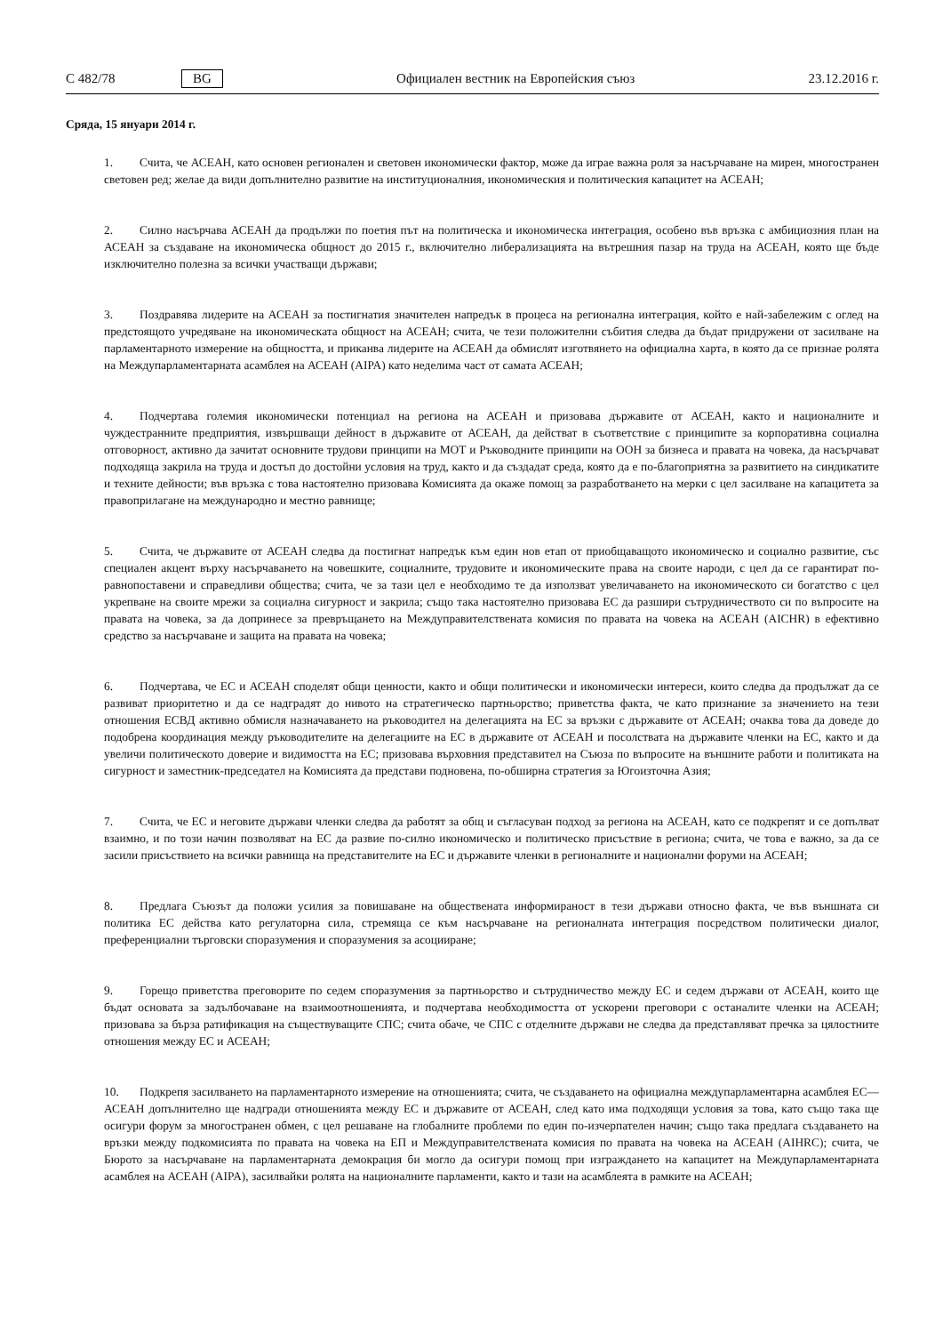C 482/78 BG Официален вестник на Европейския съюз 23.12.2016 г.
Сряда, 15 януари 2014 г.
1. Счита, че АСЕАН, като основен регионален и световен икономически фактор, може да играе важна роля за насърчаване на мирен, многостранен световен ред; желае да види допълнително развитие на институционалния, икономическия и политическия капацитет на АСЕАН;
2. Силно насърчава АСЕАН да продължи по поетия път на политическа и икономическа интеграция, особено във връзка с амбициозния план на АСЕАН за създаване на икономическа общност до 2015 г., включително либерализацията на вътрешния пазар на труда на АСЕАН, която ще бъде изключително полезна за всички участващи държави;
3. Поздравява лидерите на АСЕАН за постигнатия значителен напредък в процеса на регионална интеграция, който е най-забележим с оглед на предстоящото учредяване на икономическата общност на АСЕАН; счита, че тези положителни събития следва да бъдат придружени от засилване на парламентарното измерение на общността, и приканва лидерите на АСЕАН да обмислят изготвянето на официална харта, в която да се признае ролята на Междупарламентарната асамблея на АСЕАН (AIPA) като неделима част от самата АСЕАН;
4. Подчертава големия икономически потенциал на региона на АСЕАН и призовава държавите от АСЕАН, както и националните и чуждестранните предприятия, извършващи дейност в държавите от АСЕАН, да действат в съответствие с принципите за корпоративна социална отговорност, активно да зачитат основните трудови принципи на МОТ и Ръководните принципи на ООН за бизнеса и правата на човека, да насърчават подходяща закрила на труда и достъп до достойни условия на труд, както и да създадат среда, която да е по-благоприятна за развитието на синдикатите и техните дейности; във връзка с това настоятелно призовава Комисията да окаже помощ за разработването на мерки с цел засилване на капацитета за правоприлагане на международно и местно равнище;
5. Счита, че държавите от АСЕАН следва да постигнат напредък към един нов етап от приобщаващото икономическо и социално развитие, със специален акцент върху насърчаването на човешките, социалните, трудовите и икономическите права на своите народи, с цел да се гарантират по-равнопоставени и справедливи общества; счита, че за тази цел е необходимо те да използват увеличаването на икономическото си богатство с цел укрепване на своите мрежи за социална сигурност и закрила; също така настоятелно призовава ЕС да разшири сътрудничеството си по въпросите на правата на човека, за да допринесе за превръщането на Междуправителствената комисия по правата на човека на АСЕАН (AICHR) в ефективно средство за насърчаване и защита на правата на човека;
6. Подчертава, че ЕС и АСЕАН споделят общи ценности, както и общи политически и икономически интереси, които следва да продължат да се развиват приоритетно и да се надградят до нивото на стратегическо партньорство; приветства факта, че като признание за значението на тези отношения ЕСВД активно обмисля назначаването на ръководител на делегацията на ЕС за връзки с държавите от АСЕАН; очаква това да доведе до подобрена координация между ръководителите на делегациите на ЕС в държавите от АСЕАН и посолствата на държавите членки на ЕС, както и да увеличи политическото доверие и видимостта на ЕС; призовава върховния представител на Съюза по въпросите на външните работи и политиката на сигурност и заместник-председател на Комисията да представи подновена, по-обширна стратегия за Югоизточна Азия;
7. Счита, че ЕС и неговите държави членки следва да работят за общ и съгласуван подход за региона на АСЕАН, като се подкрепят и се допълват взаимно, и по този начин позволяват на ЕС да развие по-силно икономическо и политическо присъствие в региона; счита, че това е важно, за да се засили присъствието на всички равнища на представителите на ЕС и държавите членки в регионалните и национални форуми на АСЕАН;
8. Предлага Съюзът да положи усилия за повишаване на обществената информираност в тези държави относно факта, че във външната си политика ЕС действа като регулаторна сила, стремяща се към насърчаване на регионалната интеграция посредством политически диалог, преференциални търговски споразумения и споразумения за асоцииране;
9. Горещо приветства преговорите по седем споразумения за партньорство и сътрудничество между ЕС и седем държави от АСЕАН, които ще бъдат основата за задълбочаване на взаимоотношенията, и подчертава необходимостта от ускорени преговори с останалите членки на АСЕАН; призовава за бърза ратификация на съществуващите СПС; счита обаче, че СПС с отделните държави не следва да представляват пречка за цялостните отношения между ЕС и АСЕАН;
10. Подкрепя засилването на парламентарното измерение на отношенията; счита, че създаването на официална междупарламентарна асамблея ЕС—АСЕАН допълнително ще надгради отношенията между ЕС и държавите от АСЕАН, след като има подходящи условия за това, като също така ще осигури форум за многостранен обмен, с цел решаване на глобалните проблеми по един по-изчерпателен начин; също така предлага създаването на връзки между подкомисията по правата на човека на ЕП и Междуправителствената комисия по правата на човека на АСЕАН (AIHRC); счита, че Бюрото за насърчаване на парламентарната демокрация би могло да осигури помощ при изграждането на капацитет на Междупарламентарната асамблея на АСЕАН (AIPA), засилвайки ролята на националните парламенти, както и тази на асамблеята в рамките на АСЕАН;